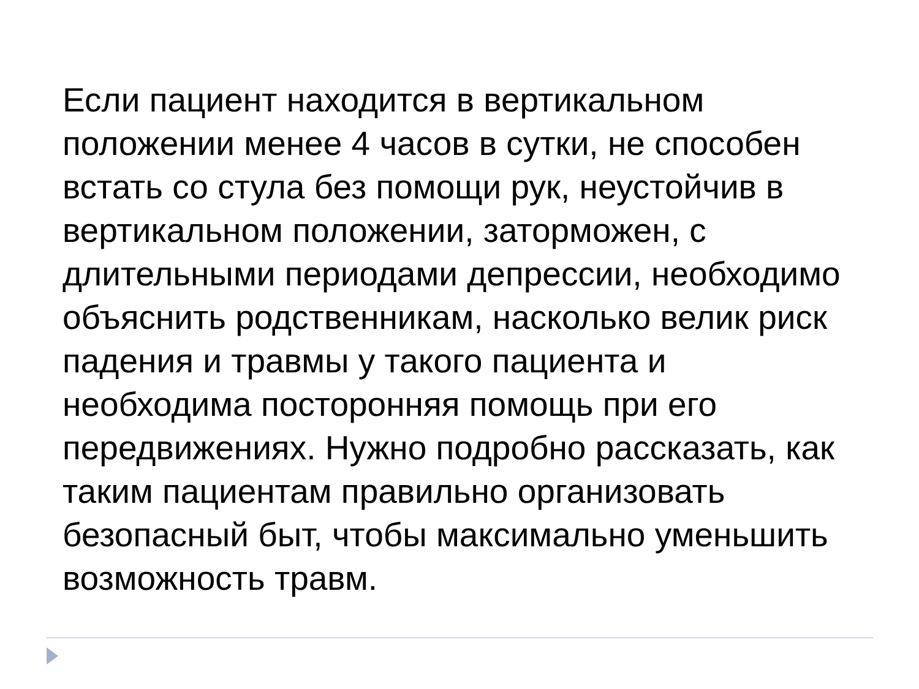Если пациент находится в вертикальном положении менее 4 часов в сутки, не способен встать со стула без помощи рук, неустойчив в вертикальном положении, заторможен, с длительными периодами депрессии, необходимо объяснить родственникам, насколько велик риск падения и травмы у такого пациента и необходима посторонняя помощь при его передвижениях. Нужно подробно рассказать, как таким пациентам правильно организовать безопасный быт, чтобы максимально уменьшить возможность травм.